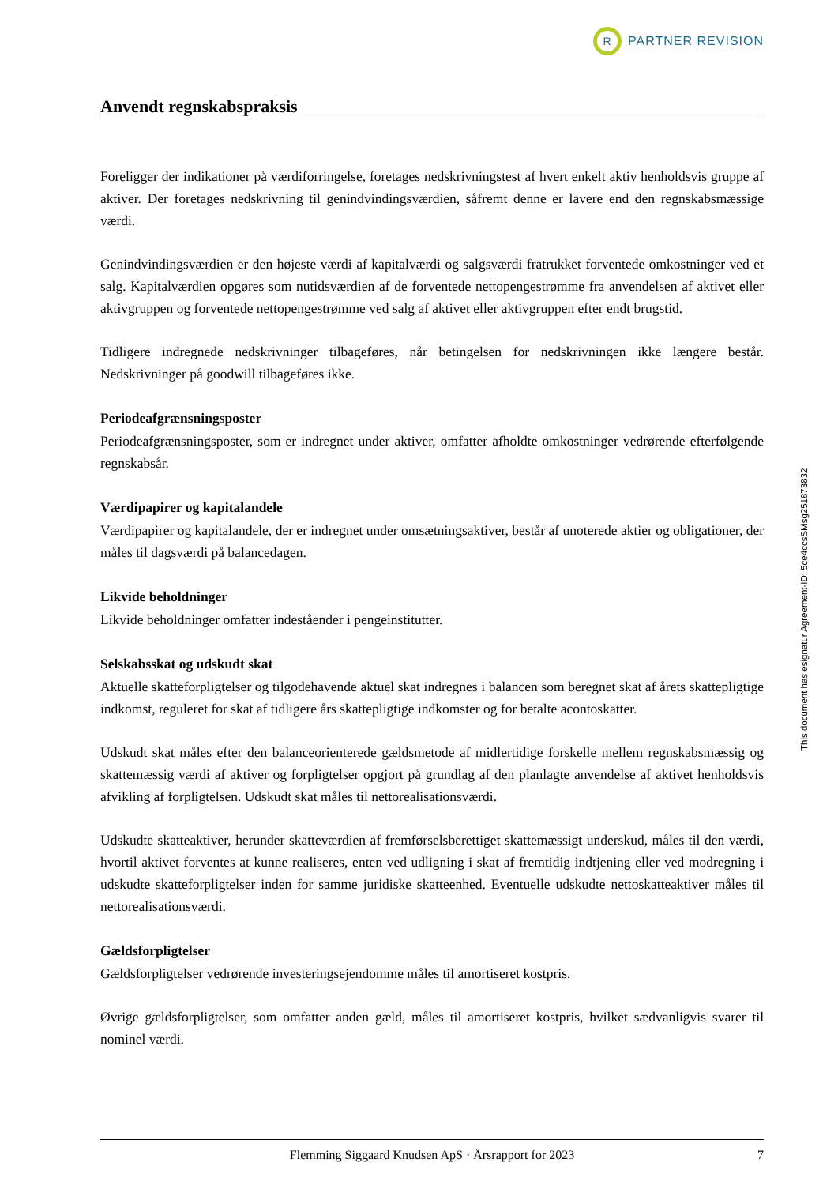R
PARTNER REVISION
Anvendt regnskabspraksis
Foreligger der indikationer på værdiforringelse, foretages nedskrivningstest af hvert enkelt aktiv henholdsvis gruppe af aktiver. Der foretages nedskrivning til genindvindingsværdien, såfremt denne er lavere end den regnskabsmæssige værdi.
Genindvindingsværdien er den højeste værdi af kapitalværdi og salgsværdi fratrukket forventede omkostninger ved et salg. Kapitalværdien opgøres som nutidsværdien af de forventede nettopengestrømme fra anvendelsen af aktivet eller aktivgruppen og forventede nettopengestrømme ved salg af aktivet eller aktivgruppen efter endt brugstid.
Tidligere indregnede nedskrivninger tilbageføres, når betingelsen for nedskrivningen ikke længere består. Nedskrivninger på goodwill tilbageføres ikke.
Periodeafgrænsningsposter
Periodeafgrænsningsposter, som er indregnet under aktiver, omfatter afholdte omkostninger vedrørende efterfølgende regnskabsår.
Værdipapirer og kapitalandele
Værdipapirer og kapitalandele, der er indregnet under omsætningsaktiver, består af unoterede aktier og obligationer, der måles til dagsværdi på balancedagen.
Likvide beholdninger
Likvide beholdninger omfatter indeståender i pengeinstitutter.
Selskabsskat og udskudt skat
Aktuelle skatteforpligtelser og tilgodehavende aktuel skat indregnes i balancen som beregnet skat af årets skattepligtige indkomst, reguleret for skat af tidligere års skattepligtige indkomster og for betalte acontoskatter.
Udskudt skat måles efter den balanceorienterede gældsmetode af midlertidige forskelle mellem regnskabsmæssig og skattemæssig værdi af aktiver og forpligtelser opgjort på grundlag af den planlagte anvendelse af aktivet henholdsvis afvikling af forpligtelsen. Udskudt skat måles til nettorealisationsværdi.
Udskudte skatteaktiver, herunder skatteværdien af fremførselsberettiget skattemæssigt underskud, måles til den værdi, hvortil aktivet forventes at kunne realiseres, enten ved udligning i skat af fremtidig indtjening eller ved modregning i udskudte skatteforpligtelser inden for samme juridiske skatteenhed. Eventuelle udskudte nettoskatteaktiver måles til nettorealisationsværdi.
Gældsforpligtelser
Gældsforpligtelser vedrørende investeringsejendomme måles til amortiseret kostpris.
Øvrige gældsforpligtelser, som omfatter anden gæld, måles til amortiseret kostpris, hvilket sædvanligvis svarer til nominel værdi.
Flemming Siggaard Knudsen ApS · Årsrapport for 2023 7
This document has esignatur Agreement-ID: 5ce4ccsSMsg251873832